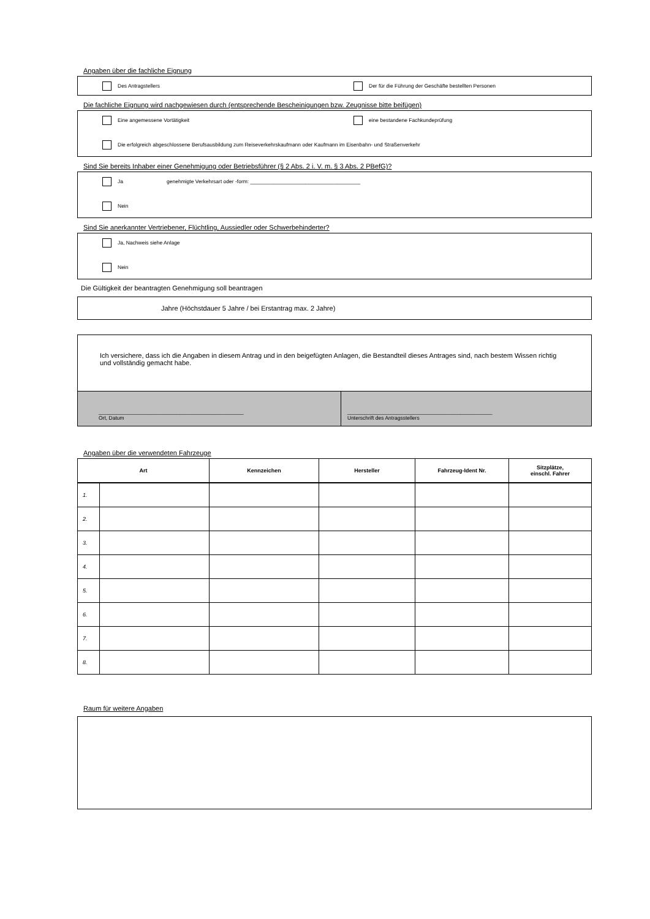Angaben über die fachliche Eignung
Des Antragstellers Der für die Führung der Geschäfte bestellten Personen
Die fachliche Eignung wird nachgewiesen durch (entsprechende Bescheinigungen bzw. Zeugnisse bitte beifügen)
Eine angemessene Vortätigkeit eine bestandene Fachkundeprüfung
Die erfolgreich abgeschlossene Berufsausbildung zum Reiseverkehrskaufmann oder Kaufmann im Eisenbahn- und Straßenverkehr
Sind Sie bereits Inhaber einer Genehmigung oder Betriebsführer (§ 2 Abs. 2 i. V. m. § 3 Abs. 2 PBefG)?
Ja genehmigte Verkehrsart oder -form: ______________________________________
Nein
Sind Sie anerkannter Vertriebener, Flüchtling, Aussiedler oder Schwerbehinderter?
Ja, Nachweis siehe Anlage
Nein
Die Gültigkeit der beantragten Genehmigung soll beantragen
Jahre (Höchstdauer 5 Jahre / bei Erstantrag max. 2 Jahre)
Ich versichere, dass ich die Angaben in diesem Antrag und in den beigefügten Anlagen, die Bestandteil dieses Antrages sind, nach bestem Wissen richtig und vollständig gemacht habe.
__________________________________________________
Ort, Datum
__________________________________________________
Unterschrift des Antragsstellers
Angaben über die verwendeten Fahrzeuge
| Art | | Kennzeichen | Hersteller | Fahrzeug-Ident Nr. | Sitzplätze, einschl. Fahrer |
| --- | --- | --- | --- | --- | --- |
| 1. | | | | | |
| 2. | | | | | |
| 3. | | | | | |
| 4. | | | | | |
| 5. | | | | | |
| 6. | | | | | |
| 7. | | | | | |
| 8. | | | | | |
Raum für weitere Angaben